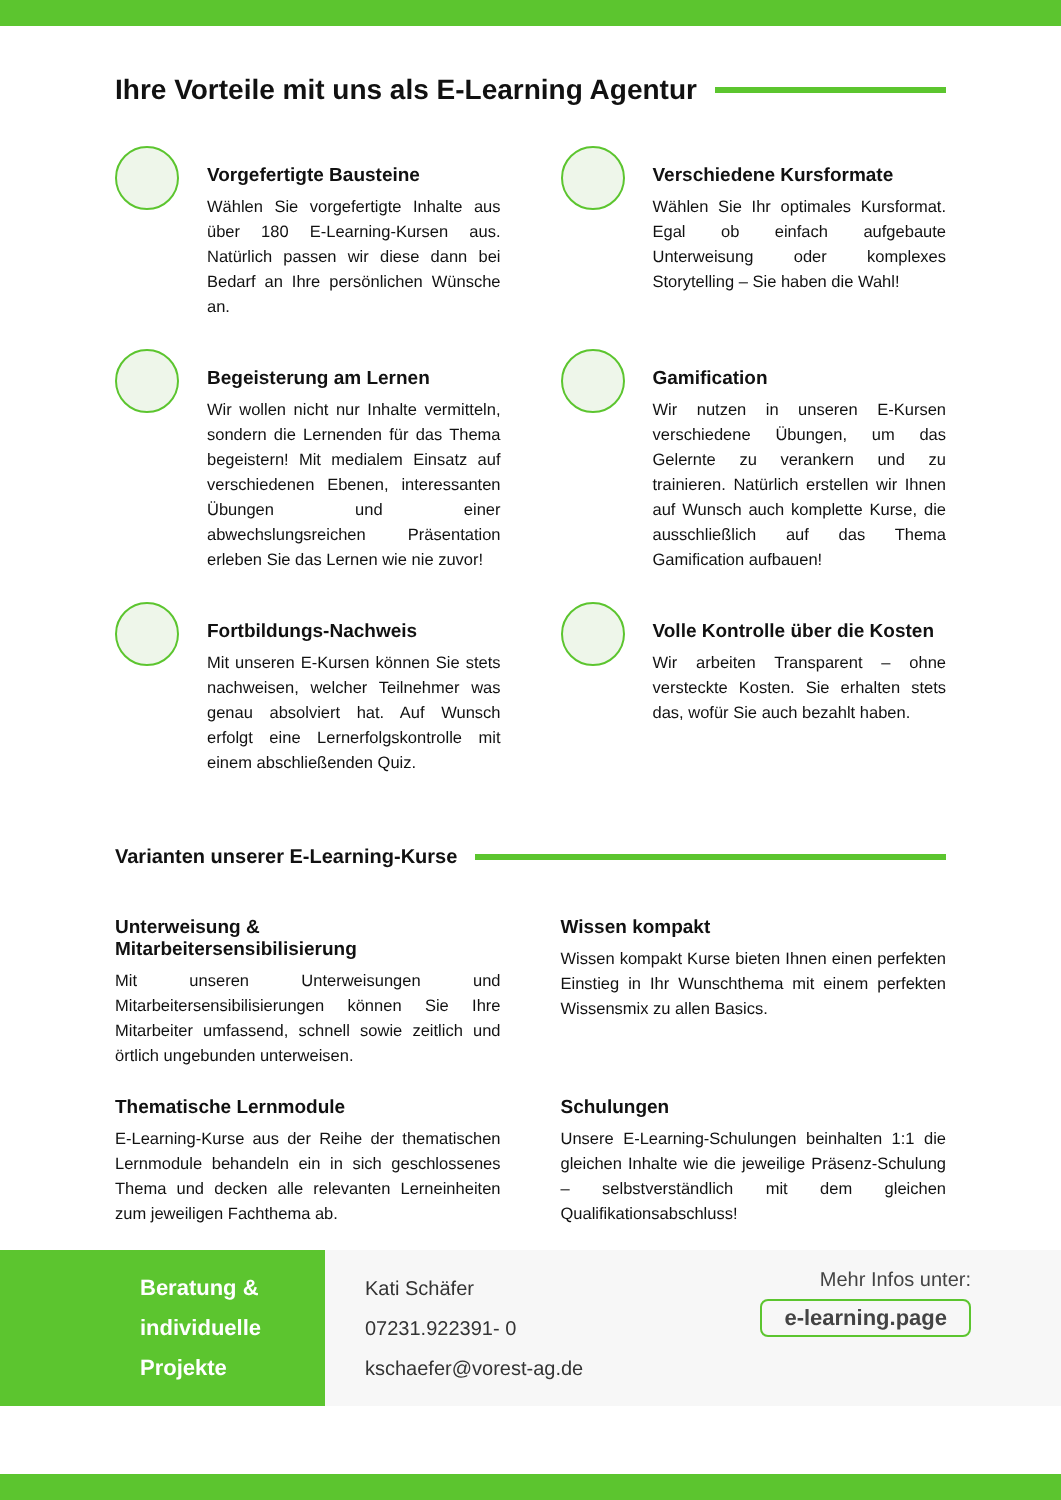Ihre Vorteile mit uns als E-Learning Agentur
Vorgefertigte Bausteine
Wählen Sie vorgefertigte Inhalte aus über 180 E-Learning-Kursen aus. Natürlich passen wir diese dann bei Bedarf an Ihre persönlichen Wünsche an.
Verschiedene Kursformate
Wählen Sie Ihr optimales Kursformat. Egal ob einfach aufgebaute Unterweisung oder komplexes Storytelling – Sie haben die Wahl!
Begeisterung am Lernen
Wir wollen nicht nur Inhalte vermitteln, sondern die Lernenden für das Thema begeistern! Mit medialem Einsatz auf verschiedenen Ebenen, interessanten Übungen und einer abwechslungsreichen Präsentation erleben Sie das Lernen wie nie zuvor!
Gamification
Wir nutzen in unseren E-Kursen verschiedene Übungen, um das Gelernte zu verankern und zu trainieren. Natürlich erstellen wir Ihnen auf Wunsch auch komplette Kurse, die ausschließlich auf das Thema Gamification aufbauen!
Fortbildungs-Nachweis
Mit unseren E-Kursen können Sie stets nachweisen, welcher Teilnehmer was genau absolviert hat. Auf Wunsch erfolgt eine Lernerfolgskontrolle mit einem abschließenden Quiz.
Volle Kontrolle über die Kosten
Wir arbeiten Transparent – ohne versteckte Kosten. Sie erhalten stets das, wofür Sie auch bezahlt haben.
Varianten unserer E-Learning-Kurse
Unterweisung & Mitarbeitersensibilisierung
Mit unseren Unterweisungen und Mitarbeitersensibilisierungen können Sie Ihre Mitarbeiter umfassend, schnell sowie zeitlich und örtlich ungebunden unterweisen.
Wissen kompakt
Wissen kompakt Kurse bieten Ihnen einen perfekten Einstieg in Ihr Wunschthema mit einem perfekten Wissensmix zu allen Basics.
Thematische Lernmodule
E-Learning-Kurse aus der Reihe der thematischen Lernmodule behandeln ein in sich geschlossenes Thema und decken alle relevanten Lerneinheiten zum jeweiligen Fachthema ab.
Schulungen
Unsere E-Learning-Schulungen beinhalten 1:1 die gleichen Inhalte wie die jeweilige Präsenz-Schulung – selbstverständlich mit dem gleichen Qualifikationsabschluss!
Beratung &
individuelle
Projekte
Kati Schäfer
07231.922391- 0
kschaefer@vorest-ag.de
Mehr Infos unter:
e-learning.page